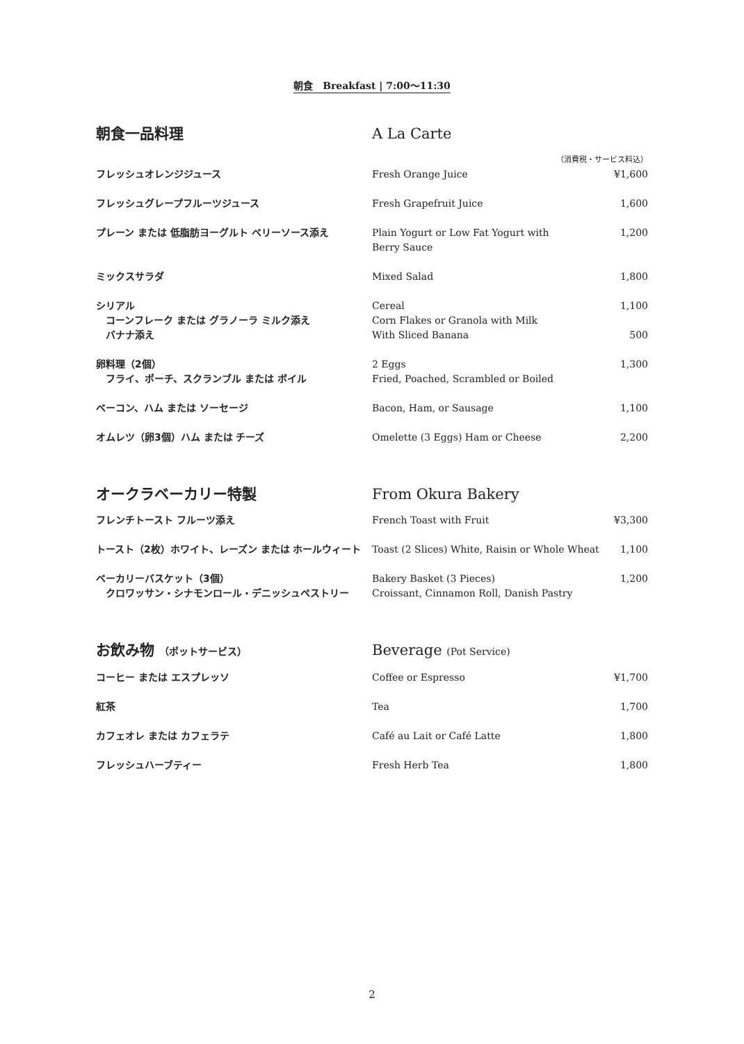朝食　Breakfast | 7:00〜11:30
| 朝食一品料理 | A La Carte | |
| | | （消費税・サービス料込） |
| フレッシュオレンジジュース | Fresh Orange Juice | ¥1,600 |
| フレッシュグレープフルーツジュース | Fresh Grapefruit Juice | 1,600 |
| プレーン または 低脂肪ヨーグルト ベリーソース添え | Plain Yogurt or Low Fat Yogurt with Berry Sauce | 1,200 |
| ミックスサラダ | Mixed Salad | 1,800 |
| シリアル コーンフレーク または グラノーラ ミルク添え | Cereal Corn Flakes or Granola with Milk | 1,100 |
| バナナ添え | With Sliced Banana | 500 |
| 卵料理（2個） フライ、ポーチ、スクランブル または ボイル | 2 Eggs Fried, Poached, Scrambled or Boiled | 1,300 |
| ベーコン、ハム または ソーセージ | Bacon, Ham, or Sausage | 1,100 |
| オムレツ（卵3個）ハム または チーズ | Omelette (3 Eggs) Ham or Cheese | 2,200 |
| オークラベーカリー特製 | From Okura Bakery | |
| フレンチトースト フルーツ添え | French Toast with Fruit | ¥3,300 |
| トースト（2枚）ホワイト、レーズン または ホールウィート | Toast (2 Slices) White, Raisin or Whole Wheat | 1,100 |
| ベーカリーバスケット（3個） クロワッサン・シナモンロール・デニッシュペストリー | Bakery Basket (3 Pieces) Croissant, Cinnamon Roll, Danish Pastry | 1,200 |
| お飲み物 （ポットサービス） | Beverage (Pot Service) | |
| コーヒー または エスプレッソ | Coffee or Espresso | ¥1,700 |
| 紅茶 | Tea | 1,700 |
| カフェオレ または カフェラテ | Café au Lait or Café Latte | 1,800 |
| フレッシュハーブティー | Fresh Herb Tea | 1,800 |
2